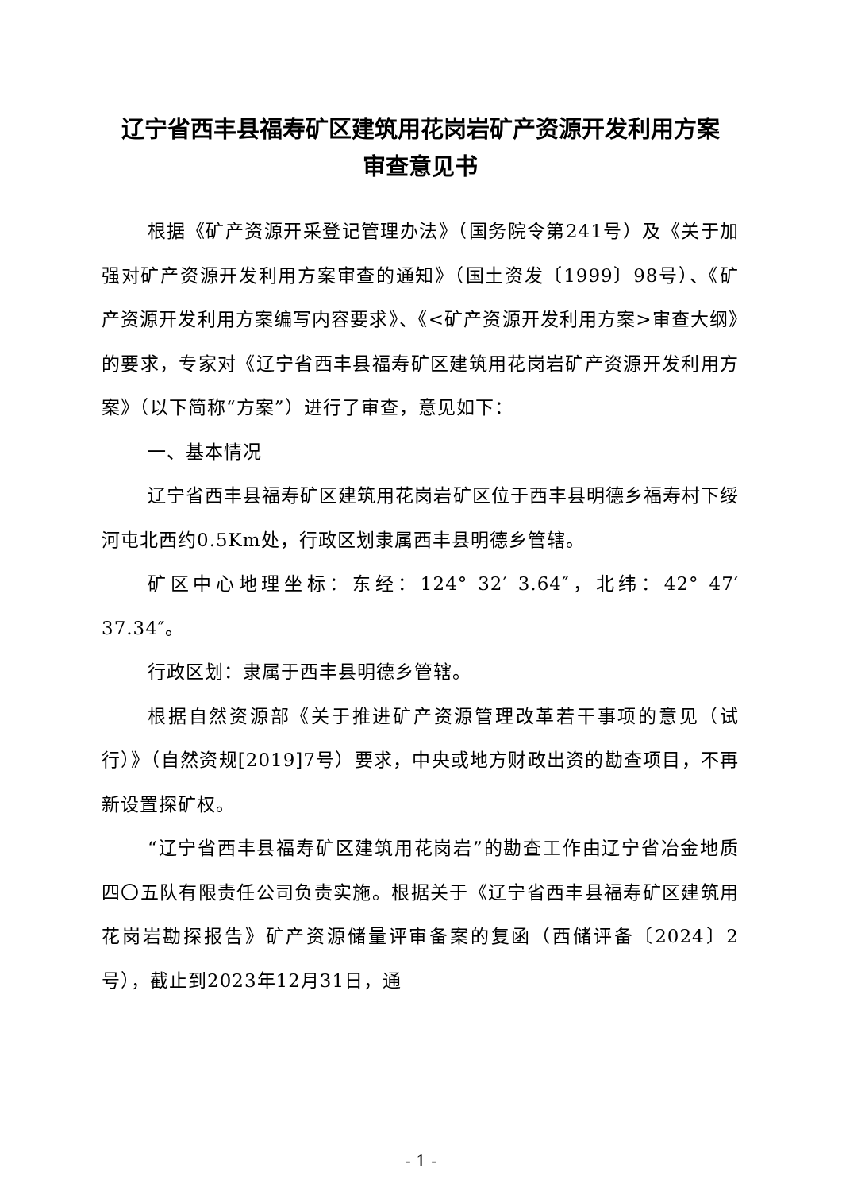辽宁省西丰县福寿矿区建筑用花岗岩矿产资源开发利用方案
审查意见书
根据《矿产资源开采登记管理办法》（国务院令第241号）及《关于加强对矿产资源开发利用方案审查的通知》（国土资发〔1999〕98号）、《矿产资源开发利用方案编写内容要求》、《<矿产资源开发利用方案>审查大纲》的要求，专家对《辽宁省西丰县福寿矿区建筑用花岗岩矿产资源开发利用方案》（以下简称“方案”）进行了审查，意见如下：
一、基本情况
辽宁省西丰县福寿矿区建筑用花岗岩矿区位于西丰县明德乡福寿村下绥河屯北西约0.5Km处，行政区划隶属西丰县明德乡管辖。
矿区中心地理坐标：东经：124° 32′ 3.64″，北纬：42° 47′ 37.34″。
行政区划：隶属于西丰县明德乡管辖。
根据自然资源部《关于推进矿产资源管理改革若干事项的意见（试行）》（自然资规[2019]7号）要求，中央或地方财政出资的勘查项目，不再新设置探矿权。
“辽宁省西丰县福寿矿区建筑用花岗岩”的勘查工作由辽宁省冶金地质四〇五队有限责任公司负责实施。根据关于《辽宁省西丰县福寿矿区建筑用花岗岩勘探报告》矿产资源储量评审备案的复函（西储评备〔2024〕2号），截止到2023年12月31日，通
- 1 -